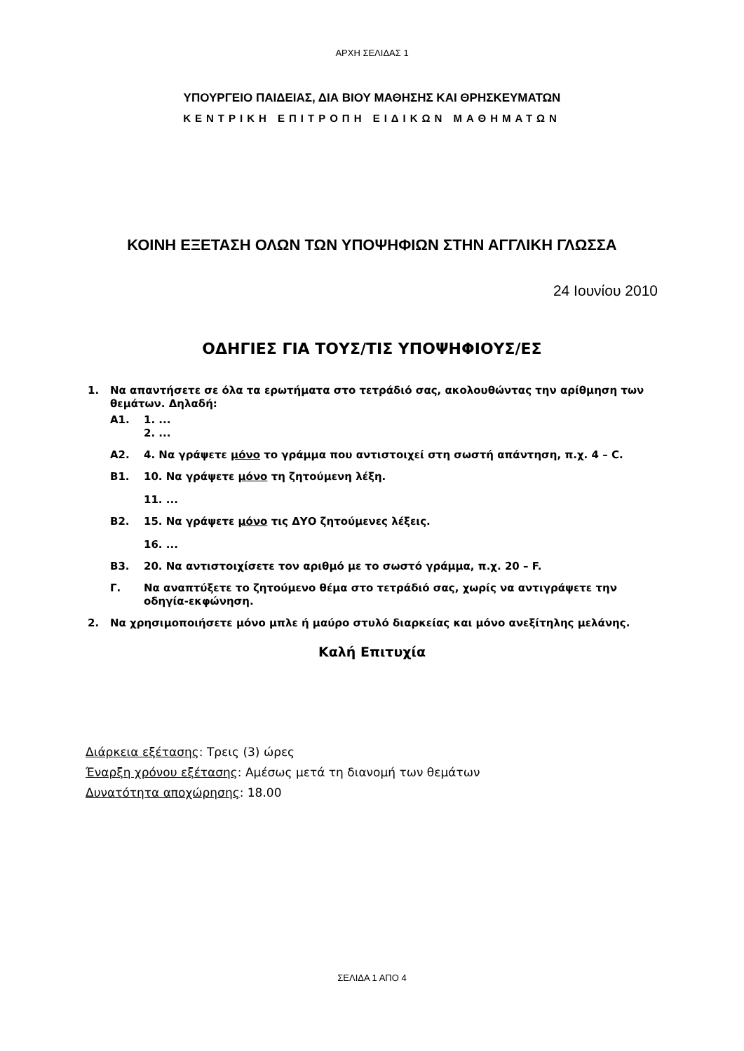ΑΡΧΗ ΣΕΛΙΔΑΣ 1
ΥΠΟΥΡΓΕΙΟ ΠΑΙΔΕΙΑΣ, ΔΙΑ ΒΙΟΥ ΜΑΘΗΣΗΣ ΚΑΙ ΘΡΗΣΚΕΥΜΑΤΩΝ
ΚΕΝΤΡΙΚΗ ΕΠΙΤΡΟΠΗ ΕΙΔΙΚΩΝ ΜΑΘΗΜΑΤΩΝ
ΚΟΙΝΗ ΕΞΕΤΑΣΗ ΟΛΩΝ ΤΩΝ ΥΠΟΨΗΦΙΩΝ ΣΤΗΝ ΑΓΓΛΙΚΗ ΓΛΩΣΣΑ
24 Ιουνίου 2010
ΟΔΗΓΙΕΣ ΓΙΑ ΤΟΥΣ/ΤΙΣ ΥΠΟΨΗΦΙΟΥΣ/ΕΣ
1. Να απαντήσετε σε όλα τα ερωτήματα στο τετράδιό σας, ακολουθώντας την αρίθμηση των θεμάτων. Δηλαδή:
Α1. 1. ...
2. ...
Α2. 4. Να γράψετε μόνο το γράμμα που αντιστοιχεί στη σωστή απάντηση, π.χ. 4 – C.
Β1. 10. Να γράψετε μόνο τη ζητούμενη λέξη.
11. ...
Β2. 15. Να γράψετε μόνο τις ΔΥΟ ζητούμενες λέξεις.
16. ...
Β3. 20. Να αντιστοιχίσετε τον αριθμό με το σωστό γράμμα, π.χ. 20 – F.
Γ. Να αναπτύξετε το ζητούμενο θέμα στο τετράδιό σας, χωρίς να αντιγράψετε την οδηγία-εκφώνηση.
2. Να χρησιμοποιήσετε μόνο μπλε ή μαύρο στυλό διαρκείας και μόνο ανεξίτηλης μελάνης.
Καλή Επιτυχία
Διάρκεια εξέτασης: Τρεις (3) ώρες
Έναρξη χρόνου εξέτασης: Αμέσως μετά τη διανομή των θεμάτων
Δυνατότητα αποχώρησης: 18.00
ΣΕΛΙΔΑ 1 ΑΠΟ 4